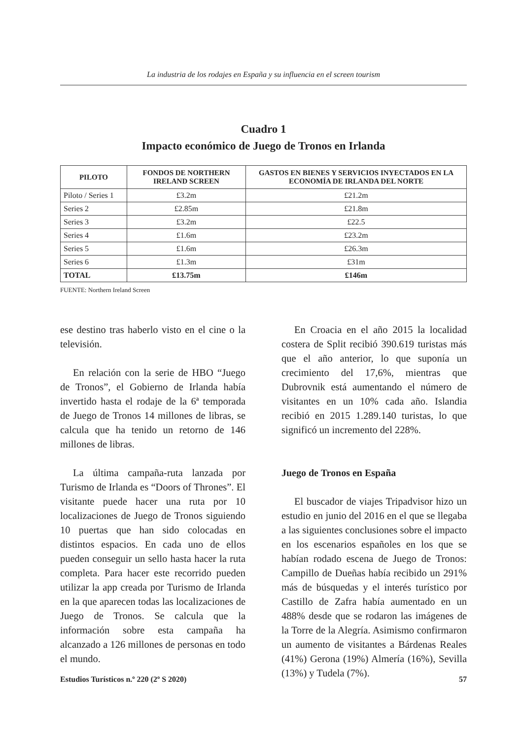La industria de los rodajes en España y su influencia en el screen tourism
Cuadro 1
Impacto económico de Juego de Tronos en Irlanda
| PILOTO | FONDOS DE NORTHERN IRELAND SCREEN | GASTOS EN BIENES Y SERVICIOS INYECTADOS EN LA ECONOMÍA DE IRLANDA DEL NORTE |
| --- | --- | --- |
| Piloto / Series 1 | £3.2m | £21.2m |
| Series 2 | £2.85m | £21.8m |
| Series 3 | £3.2m | £22.5 |
| Series 4 | £1.6m | £23.2m |
| Series 5 | £1.6m | £26.3m |
| Series 6 | £1.3m | £31m |
| TOTAL | £13.75m | £146m |
FUENTE: Northern Ireland Screen
ese destino tras haberlo visto en el cine o la televisión.
En relación con la serie de HBO “Juego de Tronos”, el Gobierno de Irlanda había invertido hasta el rodaje de la 6ª temporada de Juego de Tronos 14 millones de libras, se calcula que ha tenido un retorno de 146 millones de libras.
La última campaña-ruta lanzada por Turismo de Irlanda es “Doors of Thrones”. El visitante puede hacer una ruta por 10 localizaciones de Juego de Tronos siguiendo 10 puertas que han sido colocadas en distintos espacios. En cada uno de ellos pueden conseguir un sello hasta hacer la ruta completa. Para hacer este recorrido pueden utilizar la app creada por Turismo de Irlanda en la que aparecen todas las localizaciones de Juego de Tronos. Se calcula que la información sobre esta campaña ha alcanzado a 126 millones de personas en todo el mundo.
En Croacia en el año 2015 la localidad costera de Split recibió 390.619 turistas más que el año anterior, lo que suponía un crecimiento del 17,6%, mientras que Dubrovnik está aumentando el número de visitantes en un 10% cada año. Islandia recibió en 2015 1.289.140 turistas, lo que significó un incremento del 228%.
Juego de Tronos en España
El buscador de viajes Tripadvisor hizo un estudio en junio del 2016 en el que se llegaba a las siguientes conclusiones sobre el impacto en los escenarios españoles en los que se habían rodado escena de Juego de Tronos: Campillo de Dueñas había recibido un 291% más de búsquedas y el interés turístico por Castillo de Zafra había aumentado en un 488% desde que se rodaron las imágenes de la Torre de la Alegría. Asimismo confirmaron un aumento de visitantes a Bárdenas Reales (41%) Gerona (19%) Almería (16%), Sevilla (13%) y Tudela (7%).
Estudios Turísticos n.º 220 (2º S 2020) 57